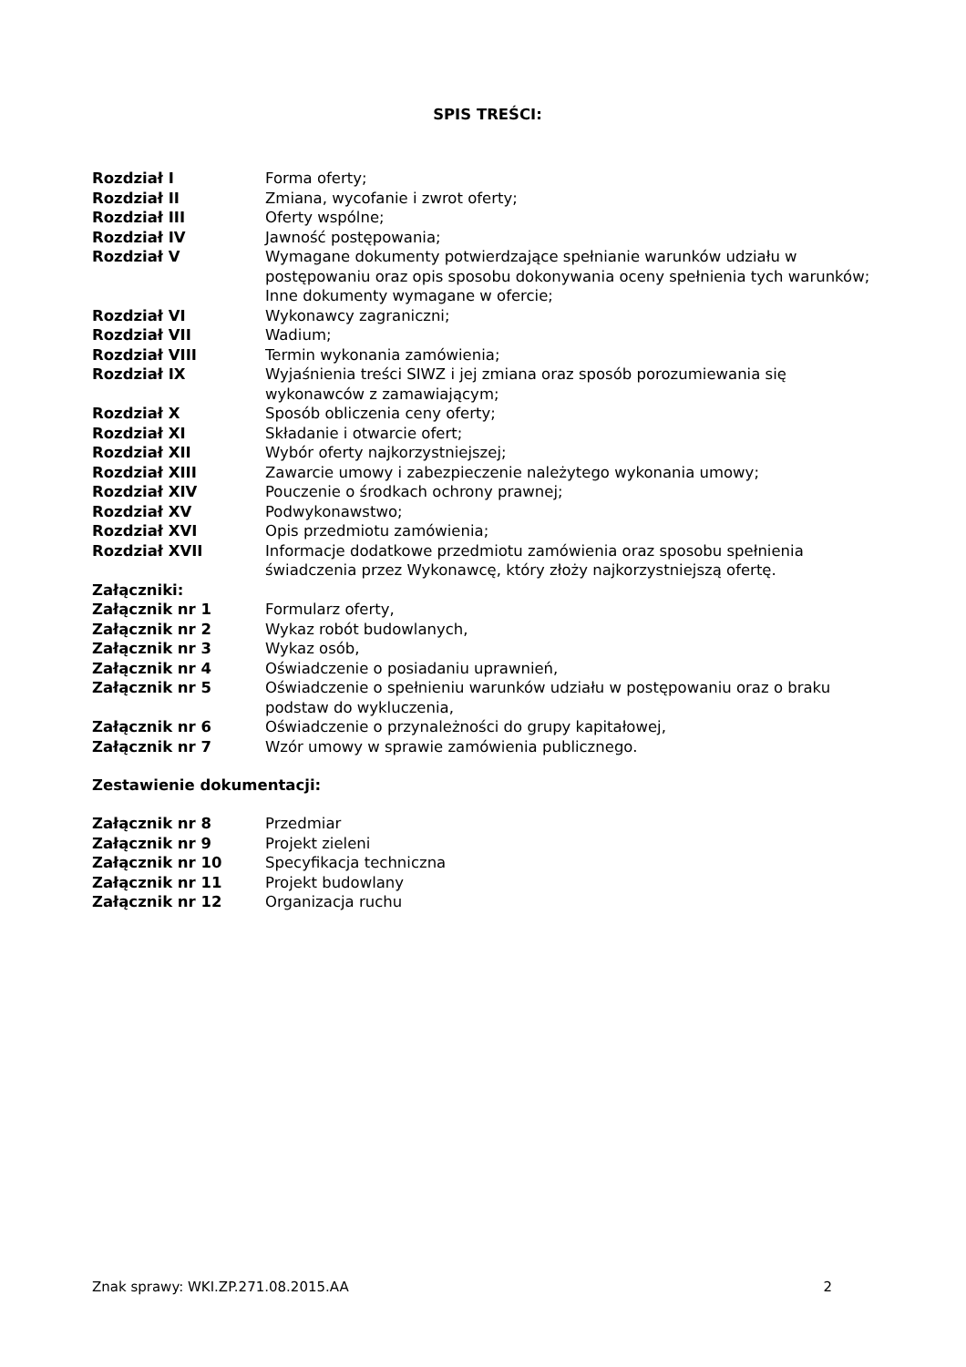SPIS TREŚCI:
Rozdział I Forma oferty;
Rozdział II Zmiana, wycofanie i zwrot oferty;
Rozdział III Oferty wspólne;
Rozdział IV Jawność postępowania;
Rozdział V Wymagane dokumenty potwierdzające spełnianie warunków udziału w postępowaniu oraz opis sposobu dokonywania oceny spełnienia tych warunków; Inne dokumenty wymagane w ofercie;
Rozdział VI Wykonawcy zagraniczni;
Rozdział VII Wadium;
Rozdział VIII Termin wykonania zamówienia;
Rozdział IX Wyjaśnienia treści SIWZ i jej zmiana oraz sposób porozumiewania się wykonawców z zamawiającym;
Rozdział X Sposób obliczenia ceny oferty;
Rozdział XI Składanie i otwarcie ofert;
Rozdział XII Wybór oferty najkorzystniejszej;
Rozdział XIII Zawarcie umowy i zabezpieczenie należytego wykonania umowy;
Rozdział XIV Pouczenie o środkach ochrony prawnej;
Rozdział XV Podwykonawstwo;
Rozdział XVI Opis przedmiotu zamówienia;
Rozdział XVII Informacje dodatkowe przedmiotu zamówienia oraz sposobu spełnienia świadczenia przez Wykonawcę, który złoży najkorzystniejszą ofertę.
Załączniki:
Załącznik nr 1 Formularz oferty,
Załącznik nr 2 Wykaz robót budowlanych,
Załącznik nr 3 Wykaz osób,
Załącznik nr 4 Oświadczenie o posiadaniu uprawnień,
Załącznik nr 5 Oświadczenie o spełnieniu warunków udziału w postępowaniu oraz o braku podstaw do wykluczenia,
Załącznik nr 6 Oświadczenie o przynależności do grupy kapitałowej,
Załącznik nr 7 Wzór umowy w sprawie zamówienia publicznego.
Zestawienie dokumentacji:
Załącznik nr 8 Przedmiar
Załącznik nr 9 Projekt zieleni
Załącznik nr 10 Specyfikacja techniczna
Załącznik nr 11 Projekt budowlany
Załącznik nr 12 Organizacja ruchu
Znak sprawy: WKI.ZP.271.08.2015.AA 2